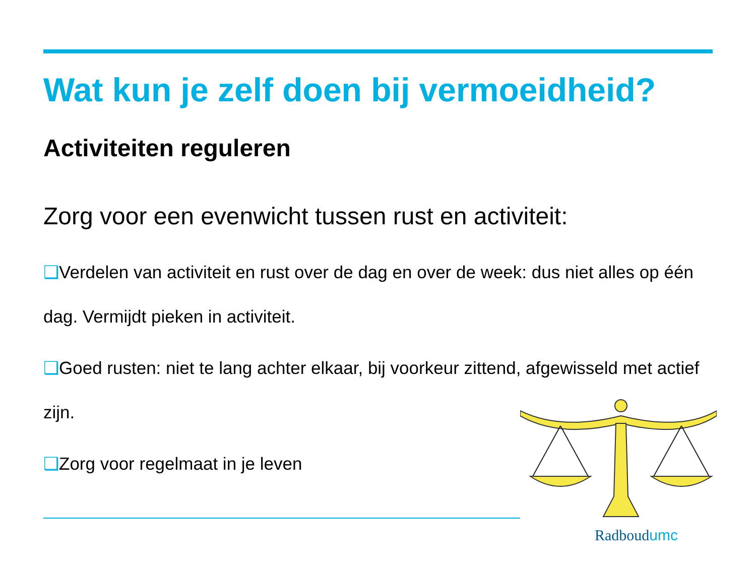Wat kun je zelf doen bij vermoeidheid?
Activiteiten reguleren
Zorg voor een evenwicht tussen rust en activiteit:
❑Verdelen van activiteit en rust over de dag en over de week: dus niet alles op één dag. Vermijdt pieken in activiteit.
❑Goed rusten: niet te lang achter elkaar, bij voorkeur zittend, afgewisseld met actief zijn.
❑Zorg voor regelmaat in je leven
Radboudumc